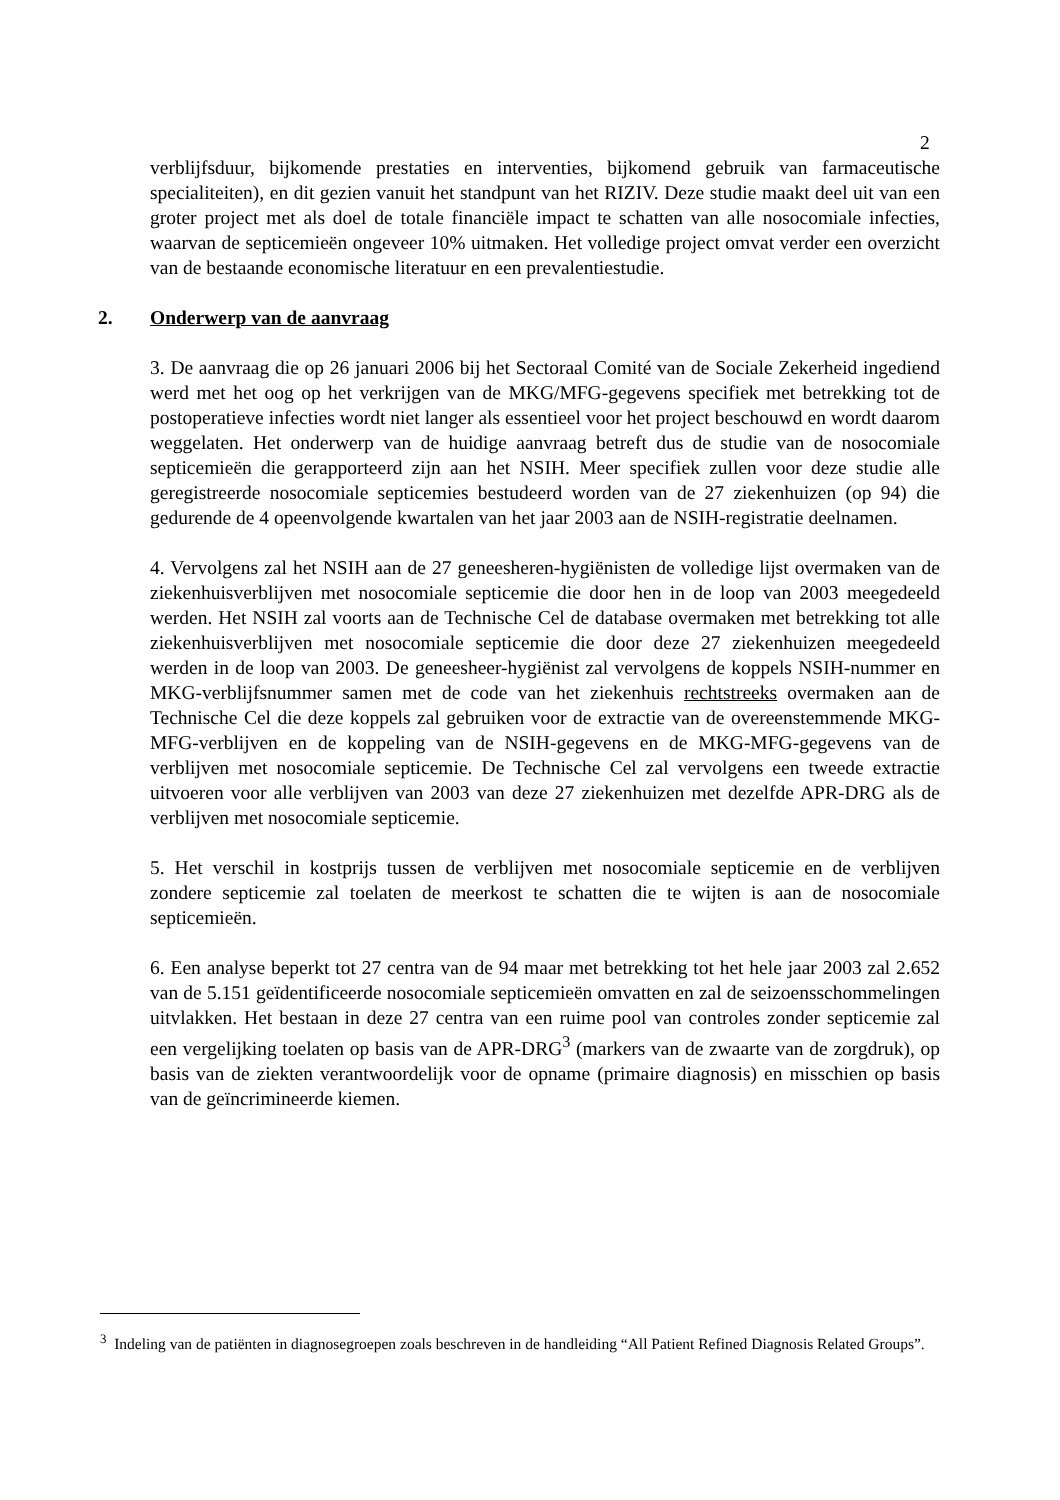2
verblijfsduur, bijkomende prestaties en interventies, bijkomend gebruik van farmaceutische specialiteiten), en dit gezien vanuit het standpunt van het RIZIV. Deze studie maakt deel uit van een groter project met als doel de totale financiële impact te schatten van alle nosocomiale infecties, waarvan de septicemieën ongeveer 10% uitmaken. Het volledige project omvat verder een overzicht van de bestaande economische literatuur en een prevalentiestudie.
2. Onderwerp van de aanvraag
3. De aanvraag die op 26 januari 2006 bij het Sectoraal Comité van de Sociale Zekerheid ingediend werd met het oog op het verkrijgen van de MKG/MFG-gegevens specifiek met betrekking tot de postoperatieve infecties wordt niet langer als essentieel voor het project beschouwd en wordt daarom weggelaten. Het onderwerp van de huidige aanvraag betreft dus de studie van de nosocomiale septicemieën die gerapporteerd zijn aan het NSIH. Meer specifiek zullen voor deze studie alle geregistreerde nosocomiale septicemies bestudeerd worden van de 27 ziekenhuizen (op 94) die gedurende de 4 opeenvolgende kwartalen van het jaar 2003 aan de NSIH-registratie deelnamen.
4. Vervolgens zal het NSIH aan de 27 geneesheren-hygiënisten de volledige lijst overmaken van de ziekenhuisverblijven met nosocomiale septicemie die door hen in de loop van 2003 meegedeeld werden. Het NSIH zal voorts aan de Technische Cel de database overmaken met betrekking tot alle ziekenhuisverblijven met nosocomiale septicemie die door deze 27 ziekenhuizen meegedeeld werden in de loop van 2003. De geneesheer-hygiënist zal vervolgens de koppels NSIH-nummer en MKG-verblijfsnummer samen met de code van het ziekenhuis rechtstreeks overmaken aan de Technische Cel die deze koppels zal gebruiken voor de extractie van de overeenstemmende MKG-MFG-verblijven en de koppeling van de NSIH-gegevens en de MKG-MFG-gegevens van de verblijven met nosocomiale septicemie. De Technische Cel zal vervolgens een tweede extractie uitvoeren voor alle verblijven van 2003 van deze 27 ziekenhuizen met dezelfde APR-DRG als de verblijven met nosocomiale septicemie.
5. Het verschil in kostprijs tussen de verblijven met nosocomiale septicemie en de verblijven zondere septicemie zal toelaten de meerkost te schatten die te wijten is aan de nosocomiale septicemieën.
6. Een analyse beperkt tot 27 centra van de 94 maar met betrekking tot het hele jaar 2003 zal 2.652 van de 5.151 geïdentificeerde nosocomiale septicemieën omvatten en zal de seizoensschommelingen uitvlakken. Het bestaan in deze 27 centra van een ruime pool van controles zonder septicemie zal een vergelijking toelaten op basis van de APR-DRG<sup>3</sup> (markers van de zwaarte van de zorgdruk), op basis van de ziekten verantwoordelijk voor de opname (primaire diagnosis) en misschien op basis van de geïncrimineerde kiemen.
<sup>3</sup> Indeling van de patiënten in diagnosegroepen zoals beschreven in de handleiding “All Patient Refined Diagnosis Related Groups”.